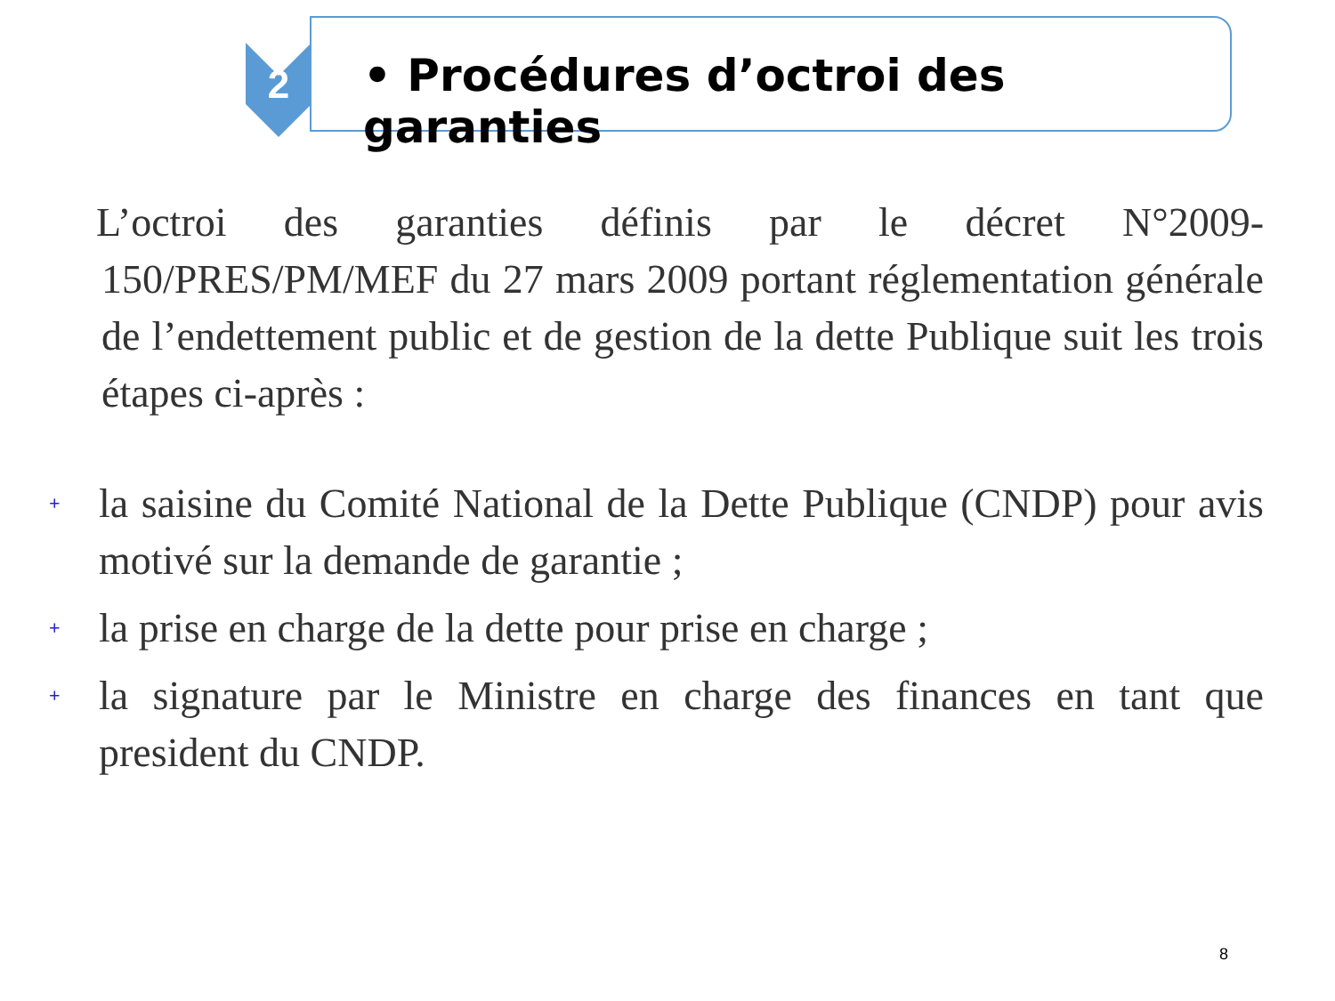2
• Procédures d’octroi des garanties
L’octroi des garanties définis par le décret N°2009-150/PRES/PM/MEF du 27 mars 2009 portant réglementation générale de l’endettement public et de gestion de la dette Publique suit les trois étapes ci-après :
+ la saisine du Comité National de la Dette Publique (CNDP) pour avis motivé sur la demande de garantie ;
+ la prise en charge de la dette pour prise en charge ;
+ la signature par le Ministre en charge des finances en tant que president du CNDP.
8